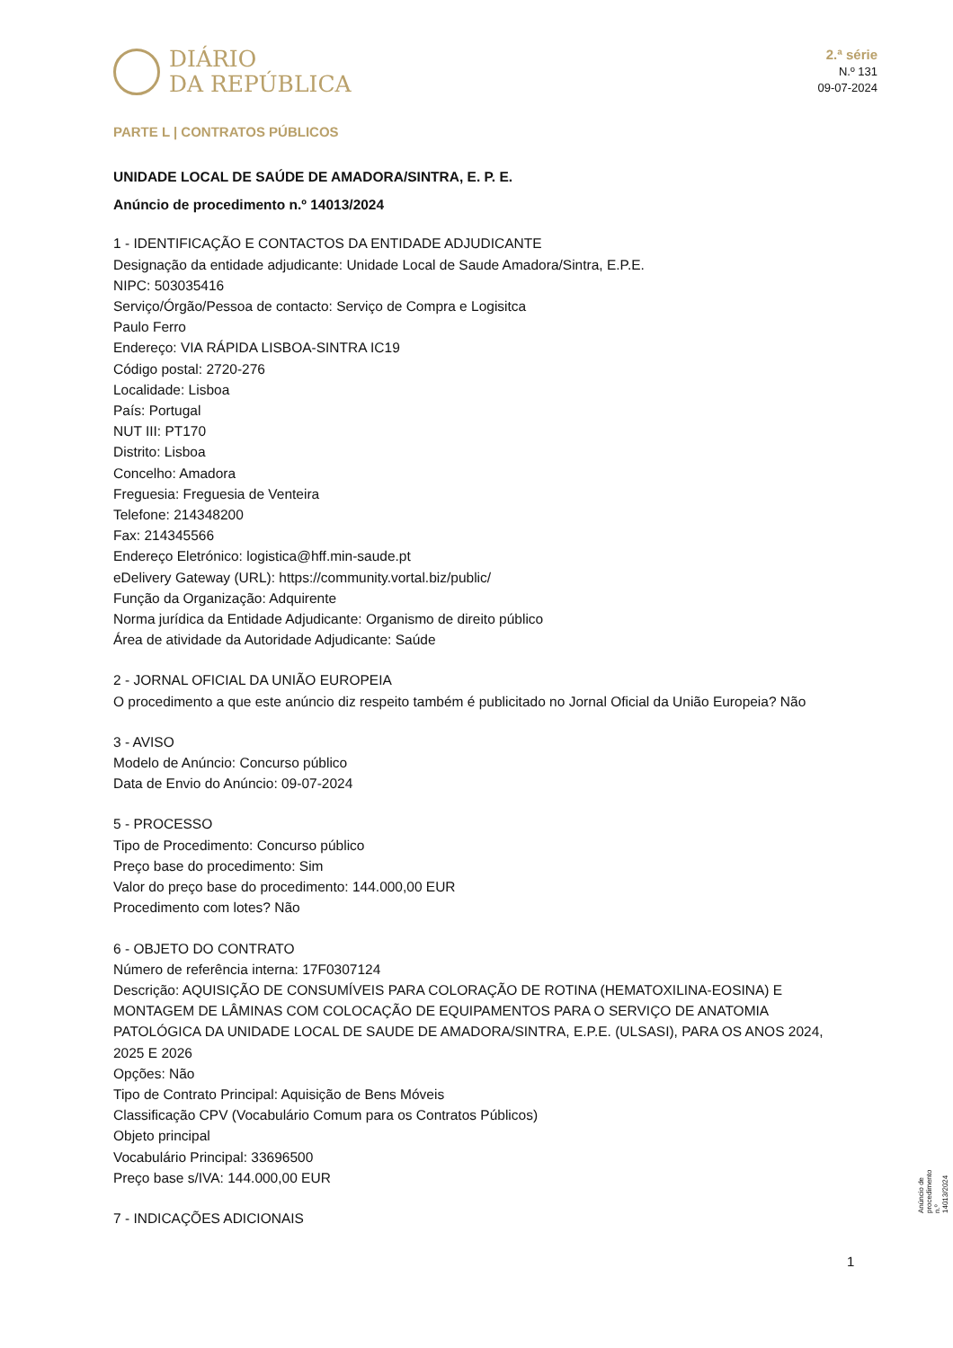DIÁRIO
DA REPÚBLICA
2.ª série
N.º 131
09-07-2024
PARTE L | CONTRATOS PÚBLICOS
UNIDADE LOCAL DE SAÚDE DE AMADORA/SINTRA, E. P. E.
Anúncio de procedimento n.º 14013/2024
1 - IDENTIFICAÇÃO E CONTACTOS DA ENTIDADE ADJUDICANTE
Designação da entidade adjudicante: Unidade Local de Saude Amadora/Sintra, E.P.E.
NIPC: 503035416
Serviço/Órgão/Pessoa de contacto: Serviço de Compra e Logisitca
Paulo Ferro
Endereço: VIA RÁPIDA LISBOA-SINTRA IC19
Código postal: 2720-276
Localidade: Lisboa
País: Portugal
NUT III: PT170
Distrito: Lisboa
Concelho: Amadora
Freguesia: Freguesia de Venteira
Telefone: 214348200
Fax: 214345566
Endereço Eletrónico: logistica@hff.min-saude.pt
eDelivery Gateway (URL): https://community.vortal.biz/public/
Função da Organização: Adquirente
Norma jurídica da Entidade Adjudicante: Organismo de direito público
Área de atividade da Autoridade Adjudicante: Saúde
2 - JORNAL OFICIAL DA UNIÃO EUROPEIA
O procedimento a que este anúncio diz respeito também é publicitado no Jornal Oficial da União Europeia? Não
3 - AVISO
Modelo de Anúncio: Concurso público
Data de Envio do Anúncio: 09-07-2024
5 - PROCESSO
Tipo de Procedimento: Concurso público
Preço base do procedimento: Sim
Valor do preço base do procedimento: 144.000,00 EUR
Procedimento com lotes? Não
6 - OBJETO DO CONTRATO
Número de referência interna: 17F0307124
Descrição: AQUISIÇÃO DE CONSUMÍVEIS PARA COLORAÇÃO DE ROTINA (HEMATOXILINA-EOSINA) E MONTAGEM DE LÂMINAS COM COLOCAÇÃO DE EQUIPAMENTOS PARA O SERVIÇO DE ANATOMIA PATOLÓGICA DA UNIDADE LOCAL DE SAUDE DE AMADORA/SINTRA, E.P.E. (ULSASI), PARA OS ANOS 2024, 2025 E 2026
Opções: Não
Tipo de Contrato Principal: Aquisição de Bens Móveis
Classificação CPV (Vocabulário Comum para os Contratos Públicos)
Objeto principal
Vocabulário Principal: 33696500
Preço base s/IVA: 144.000,00 EUR
7 - INDICAÇÕES ADICIONAIS
Anúncio de procedimento n.º 14013/2024
1